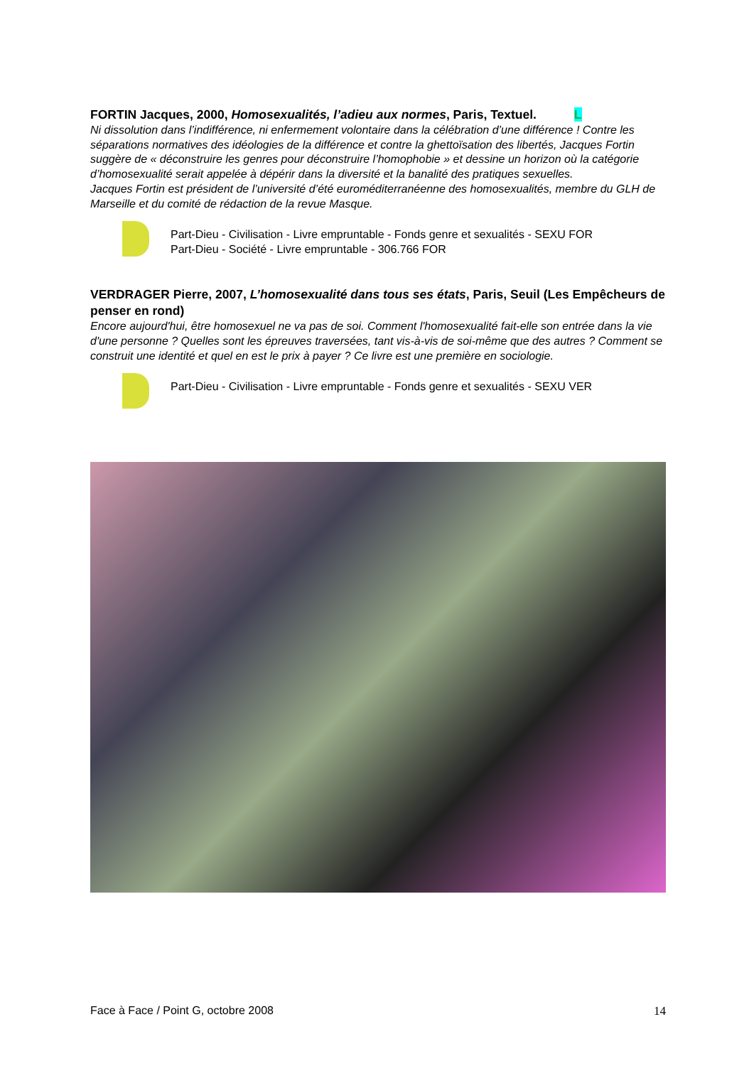FORTIN Jacques, 2000, Homosexualités, l’adieu aux normes, Paris, Textuel. L
Ni dissolution dans l’indifférence, ni enfermement volontaire dans la célébration d’une différence ! Contre les séparations normatives des idéologies de la différence et contre la ghettoïsation des libertés, Jacques Fortin suggère de « déconstruire les genres pour déconstruire l’homophobie » et dessine un horizon où la catégorie d’homosexualité serait appelée à dépérir dans la diversité et la banalité des pratiques sexuelles.
Jacques Fortin est président de l’université d’été euroméditerranéenne des homosexualités, membre du GLH de Marseille et du comité de rédaction de la revue Masque.
Part-Dieu - Civilisation - Livre empruntable - Fonds genre et sexualités - SEXU FOR
Part-Dieu - Société - Livre empruntable - 306.766 FOR
VERDRAGER Pierre, 2007, L’homosexualité dans tous ses états, Paris, Seuil (Les Empêcheurs de penser en rond)
Encore aujourd'hui, être homosexuel ne va pas de soi. Comment l'homosexualité fait-elle son entrée dans la vie d'une personne ? Quelles sont les épreuves traversées, tant vis-à-vis de soi-même que des autres ? Comment se construit une identité et quel en est le prix à payer ? Ce livre est une première en sociologie.
Part-Dieu - Civilisation - Livre empruntable - Fonds genre et sexualités - SEXU VER
Face à Face / Point G, octobre 2008 14